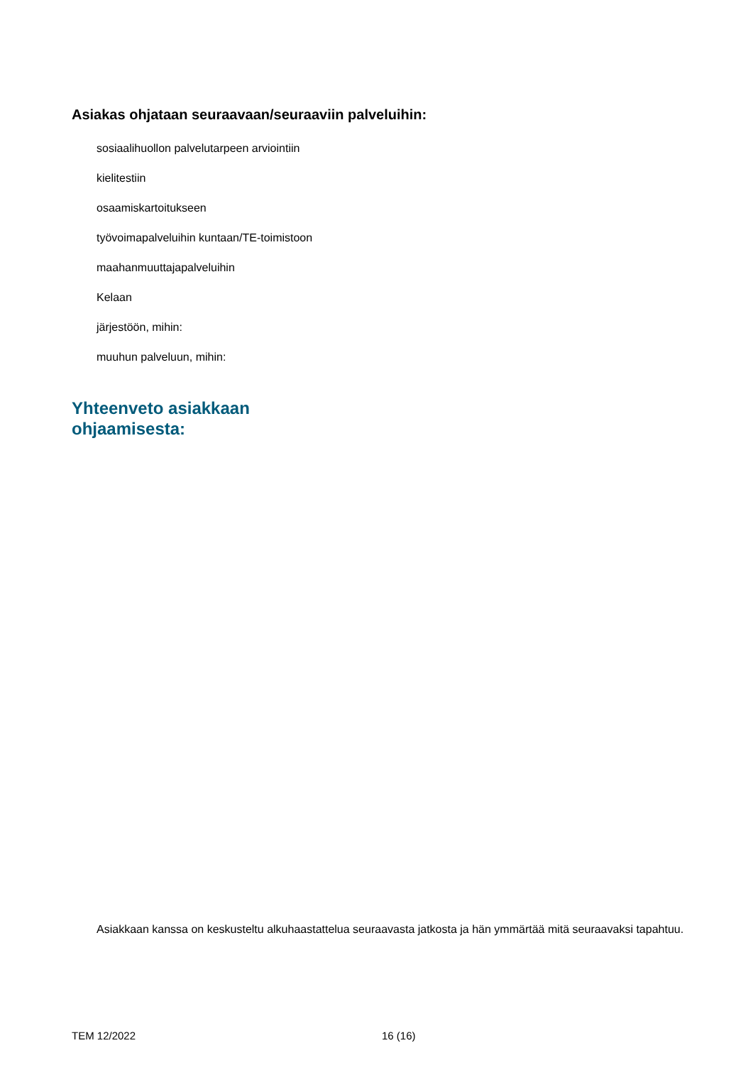Asiakas ohjataan seuraavaan/seuraaviin palveluihin:
sosiaalihuollon palvelutarpeen arviointiin
kielitestiin
osaamiskartoitukseen
työvoimapalveluihin kuntaan/TE-toimistoon
maahanmuuttajapalveluihin
Kelaan
järjestöön, mihin:
muuhun palveluun, mihin:
Yhteenveto asiakkaan
ohjaamisesta:
Asiakkaan kanssa on keskusteltu alkuhaastattelua seuraavasta jatkosta ja hän ymmärtää mitä seuraavaksi tapahtuu.
TEM 12/2022 16 (16)